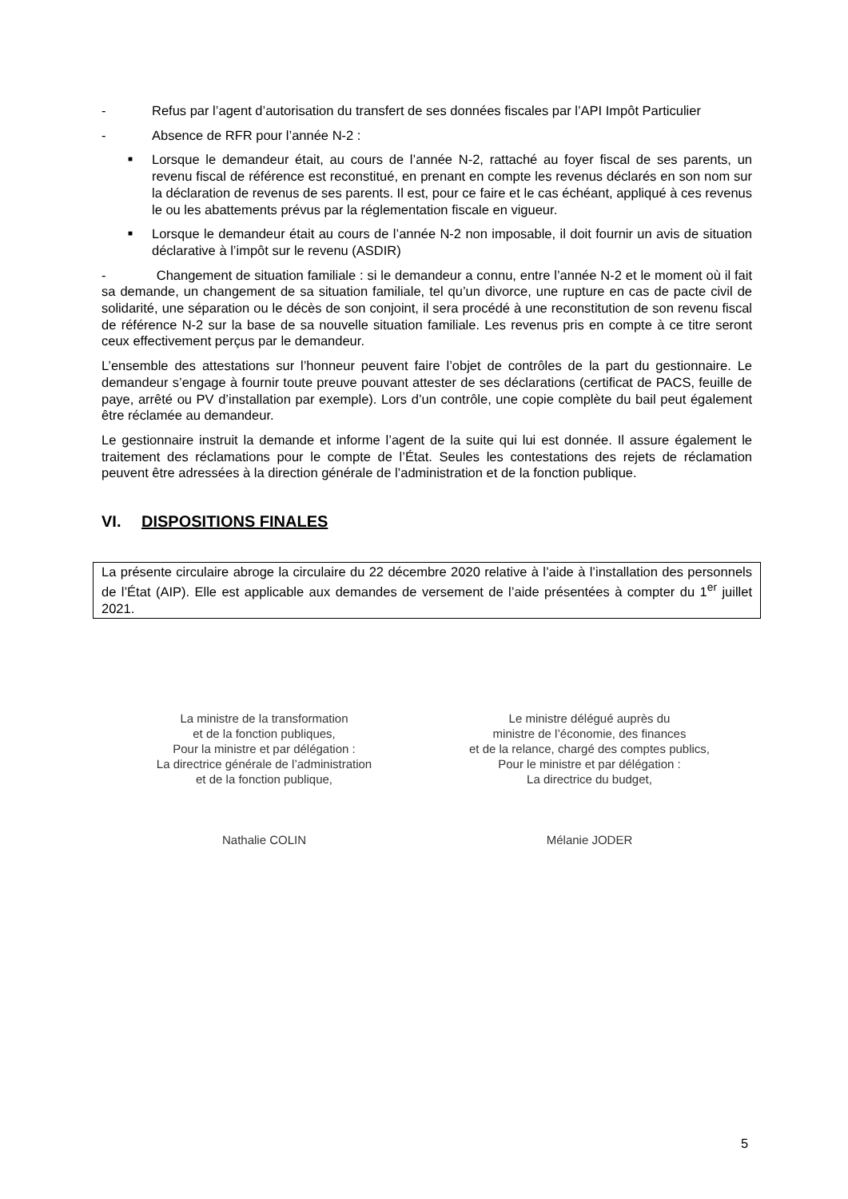- Refus par l’agent d’autorisation du transfert de ses données fiscales par l’API Impôt Particulier
- Absence de RFR pour l’année N-2 :
■ Lorsque le demandeur était, au cours de l’année N-2, rattaché au foyer fiscal de ses parents, un revenu fiscal de référence est reconstitué, en prenant en compte les revenus déclarés en son nom sur la déclaration de revenus de ses parents. Il est, pour ce faire et le cas échéant, appliqué à ces revenus le ou les abattements prévus par la réglementation fiscale en vigueur.
■ Lorsque le demandeur était au cours de l’année N-2 non imposable, il doit fournir un avis de situation déclarative à l’impôt sur le revenu (ASDIR)
- Changement de situation familiale : si le demandeur a connu, entre l’année N-2 et le moment où il fait sa demande, un changement de sa situation familiale, tel qu’un divorce, une rupture en cas de pacte civil de solidarité, une séparation ou le décès de son conjoint, il sera procédé à une reconstitution de son revenu fiscal de référence N-2 sur la base de sa nouvelle situation familiale. Les revenus pris en compte à ce titre seront ceux effectivement perçus par le demandeur.
L’ensemble des attestations sur l’honneur peuvent faire l’objet de contrôles de la part du gestionnaire. Le demandeur s’engage à fournir toute preuve pouvant attester de ses déclarations (certificat de PACS, feuille de paye, arrêté ou PV d’installation par exemple). Lors d’un contrôle, une copie complète du bail peut également être réclamée au demandeur.
Le gestionnaire instruit la demande et informe l’agent de la suite qui lui est donnée. Il assure également le traitement des réclamations pour le compte de l’État. Seules les contestations des rejets de réclamation peuvent être adressées à la direction générale de l’administration et de la fonction publique.
VI. DISPOSITIONS FINALES
La présente circulaire abroge la circulaire du 22 décembre 2020 relative à l’aide à l’installation des personnels de l’État (AIP). Elle est applicable aux demandes de versement de l’aide présentées à compter du 1<sup>er</sup> juillet 2021.
La ministre de la transformation
et de la fonction publiques,
Pour la ministre et par délégation :
La directrice générale de l’administration
et de la fonction publique,
Nathalie COLIN
Le ministre délégué auprès du
ministre de l’économie, des finances
et de la relance, chargé des comptes publics,
Pour le ministre et par délégation :
La directrice du budget,
Mélanie JODER
5